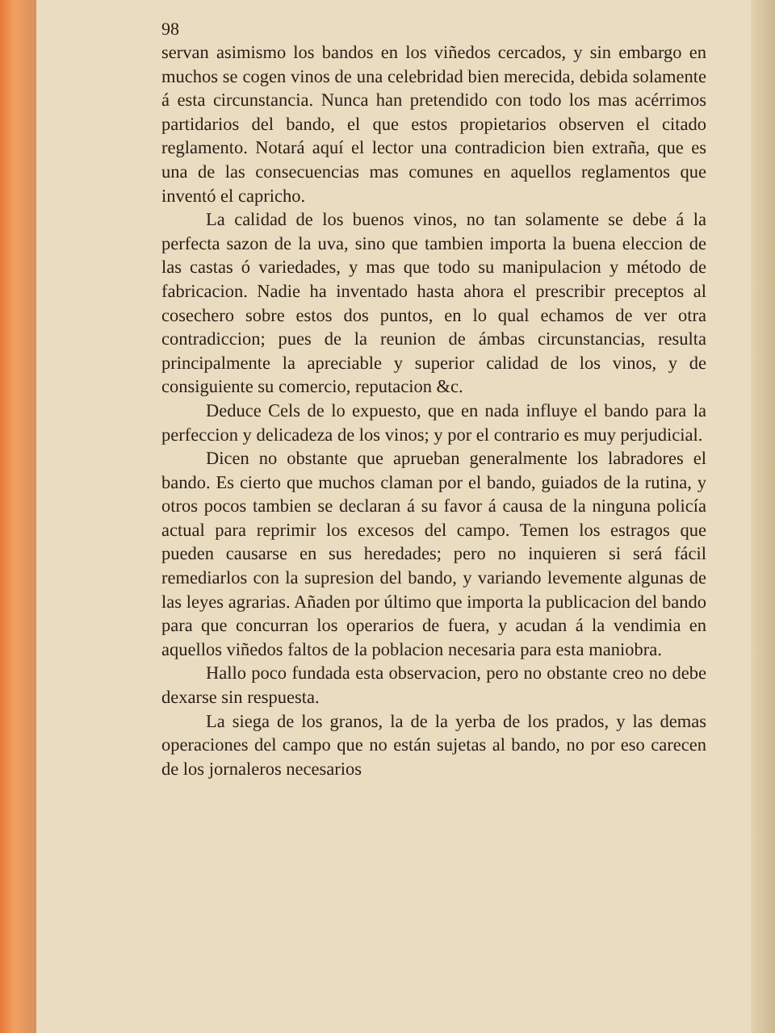98
servan asimismo los bandos en los viñedos cercados, y sin embargo en muchos se cogen vinos de una celebridad bien merecida, debida solamente á esta circunstancia. Nunca han pretendido con todo los mas acérrimos partidarios del bando, el que estos propietarios observen el citado reglamento. Notará aquí el lector una contradicion bien extraña, que es una de las consecuencias mas comunes en aquellos reglamentos que inventó el capricho.
La calidad de los buenos vinos, no tan solamente se debe á la perfecta sazon de la uva, sino que tambien importa la buena eleccion de las castas ó variedades, y mas que todo su manipulacion y método de fabricacion. Nadie ha inventado hasta ahora el prescribir preceptos al cosechero sobre estos dos puntos, en lo qual echamos de ver otra contradiccion; pues de la reunion de ámbas circunstancias, resulta principalmente la apreciable y superior calidad de los vinos, y de consiguiente su comercio, reputacion &c.
Deduce Cels de lo expuesto, que en nada influye el bando para la perfeccion y delicadeza de los vinos; y por el contrario es muy perjudicial.
Dicen no obstante que aprueban generalmente los labradores el bando. Es cierto que muchos claman por el bando, guiados de la rutina, y otros pocos tambien se declaran á su favor á causa de la ninguna policía actual para reprimir los excesos del campo. Temen los estragos que pueden causarse en sus heredades; pero no inquieren si será fácil remediarlos con la supresion del bando, y variando levemente algunas de las leyes agrarias. Añaden por último que importa la publicacion del bando para que concurran los operarios de fuera, y acudan á la vendimia en aquellos viñedos faltos de la poblacion necesaria para esta maniobra.
Hallo poco fundada esta observacion, pero no obstante creo no debe dexarse sin respuesta.
La siega de los granos, la de la yerba de los prados, y las demas operaciones del campo que no están sujetas al bando, no por eso carecen de los jornaleros necesarios